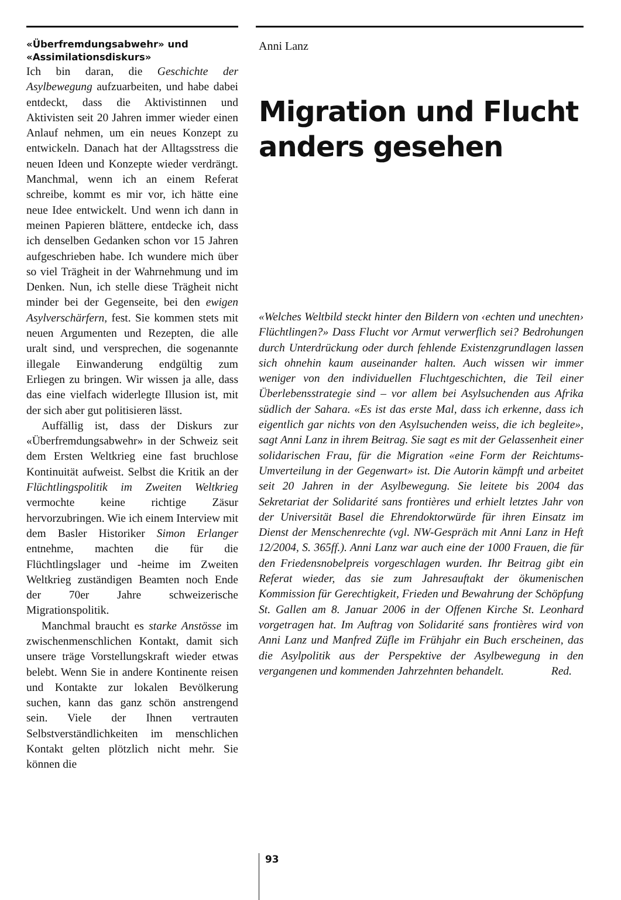«Überfremdungsabwehr» und «Assimilationsdiskurs»
Ich bin daran, die Geschichte der Asylbewegung aufzuarbeiten, und habe dabei entdeckt, dass die Aktivistinnen und Aktivisten seit 20 Jahren immer wieder einen Anlauf nehmen, um ein neues Konzept zu entwickeln. Danach hat der Alltagsstress die neuen Ideen und Konzepte wieder verdrängt. Manchmal, wenn ich an einem Referat schreibe, kommt es mir vor, ich hätte eine neue Idee entwickelt. Und wenn ich dann in meinen Papieren blättere, entdecke ich, dass ich denselben Gedanken schon vor 15 Jahren aufgeschrieben habe. Ich wundere mich über so viel Trägheit in der Wahrnehmung und im Denken. Nun, ich stelle diese Trägheit nicht minder bei der Gegenseite, bei den ewigen Asylverschärfern, fest. Sie kommen stets mit neuen Argumenten und Rezepten, die alle uralt sind, und versprechen, die sogenannte illegale Einwanderung endgültig zum Erliegen zu bringen. Wir wissen ja alle, dass das eine vielfach widerlegte Illusion ist, mit der sich aber gut politisieren lässt.
Auffällig ist, dass der Diskurs zur «Überfremdungsabwehr» in der Schweiz seit dem Ersten Weltkrieg eine fast bruchlose Kontinuität aufweist. Selbst die Kritik an der Flüchtlingspolitik im Zweiten Weltkrieg vermochte keine richtige Zäsur hervorzubringen. Wie ich einem Interview mit dem Basler Historiker Simon Erlanger entnehme, machten die für die Flüchtlingslager und -heime im Zweiten Weltkrieg zuständigen Beamten noch Ende der 70er Jahre schweizerische Migrationspolitik.
Manchmal braucht es starke Anstösse im zwischenmenschlichen Kontakt, damit sich unsere träge Vorstellungskraft wieder etwas belebt. Wenn Sie in andere Kontinente reisen und Kontakte zur lokalen Bevölkerung suchen, kann das ganz schön anstrengend sein. Viele der Ihnen vertrauten Selbstverständlichkeiten im menschlichen Kontakt gelten plötzlich nicht mehr. Sie können die
Anni Lanz
Migration und Flucht anders gesehen
«Welches Weltbild steckt hinter den Bildern von ‹echten und unechten› Flüchtlingen?» Dass Flucht vor Armut verwerflich sei? Bedrohungen durch Unterdrückung oder durch fehlende Existenzgrundlagen lassen sich ohnehin kaum auseinander halten. Auch wissen wir immer weniger von den individuellen Fluchtgeschichten, die Teil einer Überlebensstrategie sind – vor allem bei Asylsuchenden aus Afrika südlich der Sahara. «Es ist das erste Mal, dass ich erkenne, dass ich eigentlich gar nichts von den Asylsuchenden weiss, die ich begleite», sagt Anni Lanz in ihrem Beitrag. Sie sagt es mit der Gelassenheit einer solidarischen Frau, für die Migration «eine Form der Reichtums-Umverteilung in der Gegenwart» ist. Die Autorin kämpft und arbeitet seit 20 Jahren in der Asylbewegung. Sie leitete bis 2004 das Sekretariat der Solidarité sans frontières und erhielt letztes Jahr von der Universität Basel die Ehrendoktorwürde für ihren Einsatz im Dienst der Menschenrechte (vgl. NW-Gespräch mit Anni Lanz in Heft 12/2004, S. 365ff.). Anni Lanz war auch eine der 1000 Frauen, die für den Friedensnobelpreis vorgeschlagen wurden. Ihr Beitrag gibt ein Referat wieder, das sie zum Jahresauftakt der ökumenischen Kommission für Gerechtigkeit, Frieden und Bewahrung der Schöpfung St. Gallen am 8. Januar 2006 in der Offenen Kirche St. Leonhard vorgetragen hat. Im Auftrag von Solidarité sans frontières wird von Anni Lanz und Manfred Züfle im Frühjahr ein Buch erscheinen, das die Asylpolitik aus der Perspektive der Asylbewegung in den vergangenen und kommenden Jahrzehnten behandelt. Red.
93